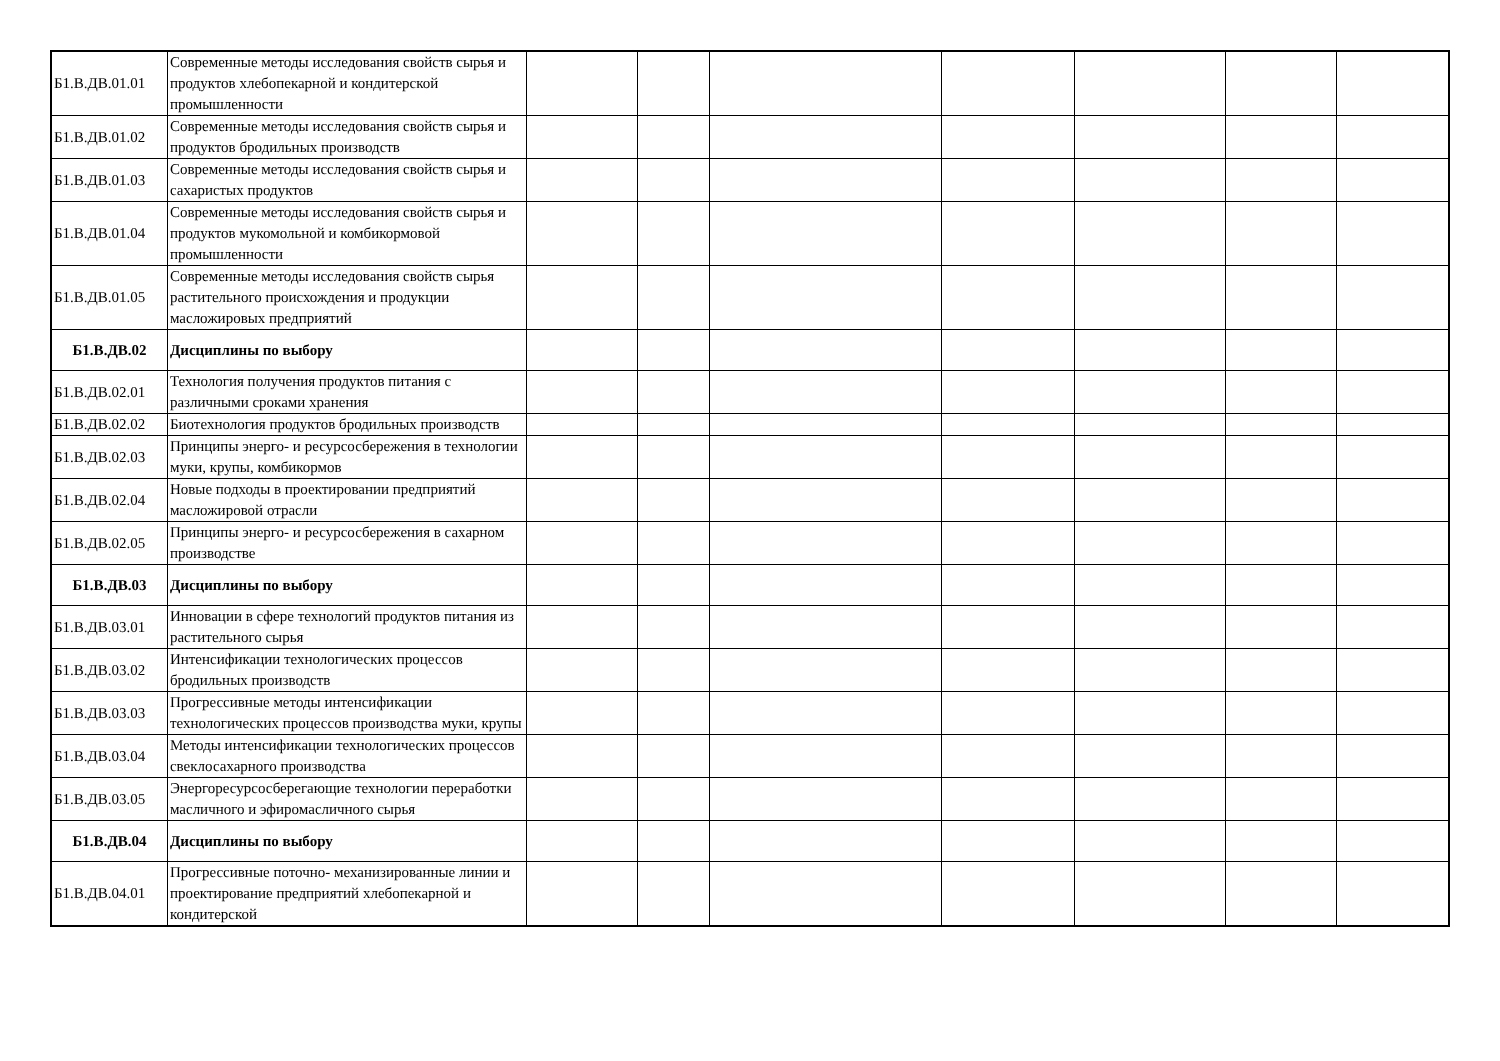| Б1.В.ДВ.01.01 | Современные методы исследования свойств сырья и продуктов хлебопекарной и кондитерской промышленности | | | | | | | |
| Б1.В.ДВ.01.02 | Современные методы исследования свойств сырья и продуктов бродильных производств | | | | | | | |
| Б1.В.ДВ.01.03 | Современные методы исследования свойств сырья и сахаристых продуктов | | | | | | | |
| Б1.В.ДВ.01.04 | Современные методы исследования свойств сырья и продуктов мукомольной и комбикормовой промышленности | | | | | | | |
| Б1.В.ДВ.01.05 | Современные методы исследования свойств сырья растительного происхождения и продукции масложировых предприятий | | | | | | | |
| Б1.В.ДВ.02 | Дисциплины по выбору | | | | | | | |
| Б1.В.ДВ.02.01 | Технология получения продуктов питания с различными сроками хранения | | | | | | | |
| Б1.В.ДВ.02.02 | Биотехнология продуктов бродильных производств | | | | | | | |
| Б1.В.ДВ.02.03 | Принципы энерго- и ресурсосбережения в технологии муки, крупы, комбикормов | | | | | | | |
| Б1.В.ДВ.02.04 | Новые подходы в проектировании предприятий масложировой отрасли | | | | | | | |
| Б1.В.ДВ.02.05 | Принципы энерго- и ресурсосбережения в сахарном производстве | | | | | | | |
| Б1.В.ДВ.03 | Дисциплины по выбору | | | | | | | |
| Б1.В.ДВ.03.01 | Инновации в сфере технологий продуктов питания из растительного сырья | | | | | | | |
| Б1.В.ДВ.03.02 | Интенсификации технологических процессов бродильных производств | | | | | | | |
| Б1.В.ДВ.03.03 | Прогрессивные методы интенсификации технологических процессов производства муки, крупы | | | | | | | |
| Б1.В.ДВ.03.04 | Методы интенсификации технологических процессов свеклосахарного производства | | | | | | | |
| Б1.В.ДВ.03.05 | Энергоресурсосберегающие технологии переработки масличного и эфиромасличного сырья | | | | | | | |
| Б1.В.ДВ.04 | Дисциплины по выбору | | | | | | | |
| Б1.В.ДВ.04.01 | Прогрессивные поточно- механизированные линии и проектирование предприятий хлебопекарной и кондитерской | | | | | | | |